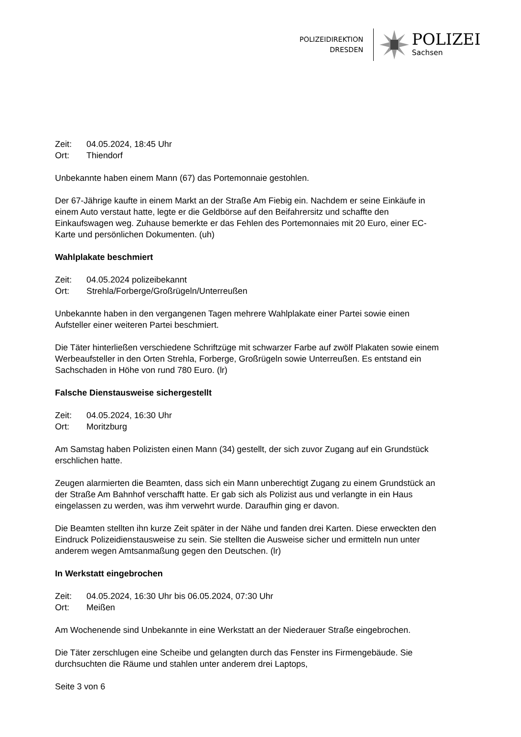POLIZEIDIREKTION
DRESDEN
POLIZEI
Sachsen
Zeit: 04.05.2024, 18:45 Uhr
Ort: Thiendorf
Unbekannte haben einem Mann (67) das Portemonnaie gestohlen.
Der 67-Jährige kaufte in einem Markt an der Straße Am Fiebig ein. Nachdem er seine Einkäufe in einem Auto verstaut hatte, legte er die Geldbörse auf den Beifahrersitz und schaffte den Einkaufswagen weg. Zuhause bemerkte er das Fehlen des Portemonnaies mit 20 Euro, einer EC-Karte und persönlichen Dokumenten. (uh)
Wahlplakate beschmiert
Zeit: 04.05.2024 polizeibekannt
Ort: Strehla/Forberge/Großrügeln/Unterreußen
Unbekannte haben in den vergangenen Tagen mehrere Wahlplakate einer Partei sowie einen Aufsteller einer weiteren Partei beschmiert.
Die Täter hinterließen verschiedene Schriftzüge mit schwarzer Farbe auf zwölf Plakaten sowie einem Werbeaufsteller in den Orten Strehla, Forberge, Großrügeln sowie Unterreußen. Es entstand ein Sachschaden in Höhe von rund 780 Euro. (lr)
Falsche Dienstausweise sichergestellt
Zeit: 04.05.2024, 16:30 Uhr
Ort: Moritzburg
Am Samstag haben Polizisten einen Mann (34) gestellt, der sich zuvor Zugang auf ein Grundstück erschlichen hatte.
Zeugen alarmierten die Beamten, dass sich ein Mann unberechtigt Zugang zu einem Grundstück an der Straße Am Bahnhof verschafft hatte. Er gab sich als Polizist aus und verlangte in ein Haus eingelassen zu werden, was ihm verwehrt wurde. Daraufhin ging er davon.
Die Beamten stellten ihn kurze Zeit später in der Nähe und fanden drei Karten. Diese erweckten den Eindruck Polizeidienstausweise zu sein. Sie stellten die Ausweise sicher und ermitteln nun unter anderem wegen Amtsanmaßung gegen den Deutschen. (lr)
In Werkstatt eingebrochen
Zeit: 04.05.2024, 16:30 Uhr bis 06.05.2024, 07:30 Uhr
Ort: Meißen
Am Wochenende sind Unbekannte in eine Werkstatt an der Niederauer Straße eingebrochen.
Die Täter zerschlugen eine Scheibe und gelangten durch das Fenster ins Firmengebäude. Sie durchsuchten die Räume und stahlen unter anderem drei Laptops,
Seite 3 von 6